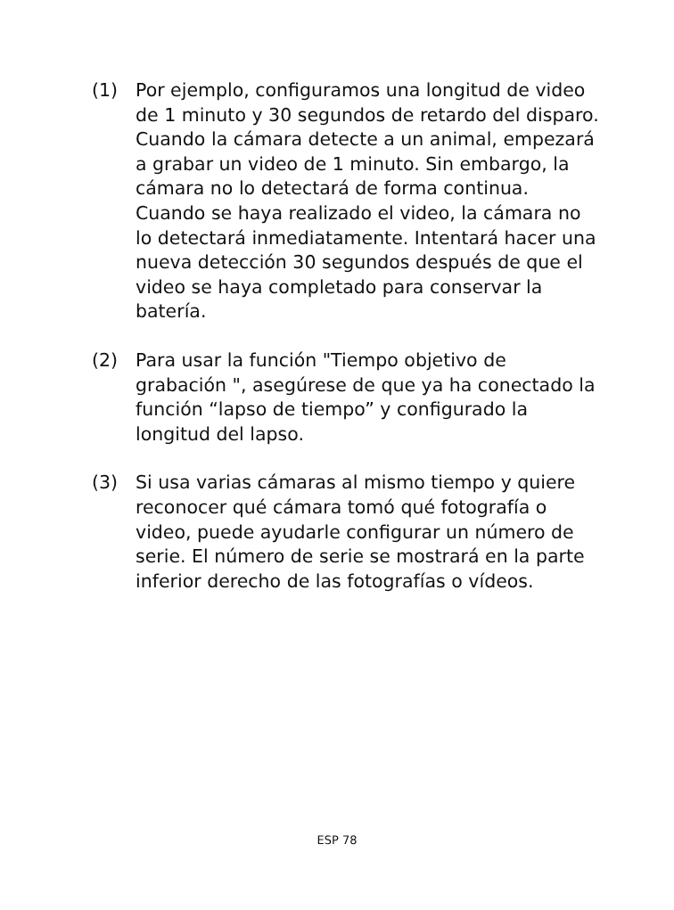(1) Por ejemplo, configuramos una longitud de video de 1 minuto y 30 segundos de retardo del disparo. Cuando la cámara detecte a un animal, empezará a grabar un video de 1 minuto. Sin embargo, la cámara no lo detectará de forma continua. Cuando se haya realizado el video, la cámara no lo detectará inmediatamente. Intentará hacer una nueva detección 30 segundos después de que el video se haya completado para conservar la batería.
(2) Para usar la función "Tiempo objetivo de grabación ", asegúrese de que ya ha conectado la función “lapso de tiempo” y configurado la longitud del lapso.
(3) Si usa varias cámaras al mismo tiempo y quiere reconocer qué cámara tomó qué fotografía o video, puede ayudarle configurar un número de serie. El número de serie se mostrará en la parte inferior derecho de las fotografías o vídeos.
ESP 78